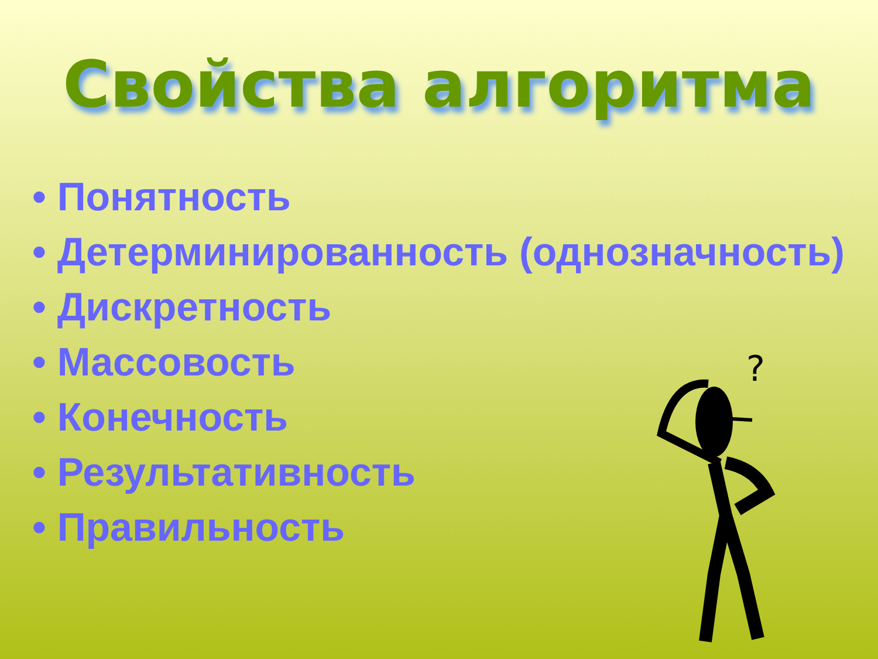Свойства алгоритма
• Понятность
• Детерминированность (однозначность)
• Дискретность
• Массовость
• Конечность
• Результативность
• Правильность
?